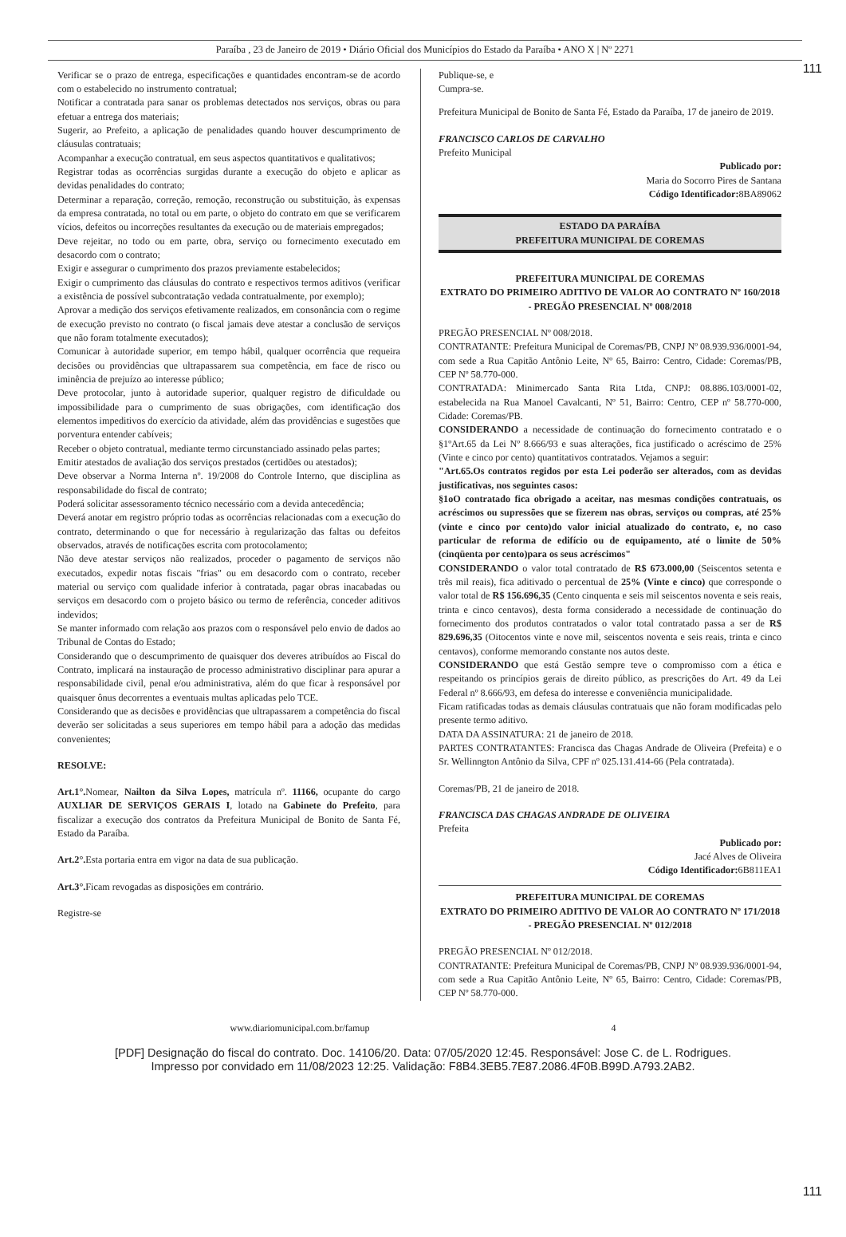111
Paraíba , 23 de Janeiro de 2019 • Diário Oficial dos Municípios do Estado da Paraíba • ANO X | Nº 2271
Verificar se o prazo de entrega, especificações e quantidades encontram-se de acordo com o estabelecido no instrumento contratual;
Notificar a contratada para sanar os problemas detectados nos serviços, obras ou para efetuar a entrega dos materiais;
Sugerir, ao Prefeito, a aplicação de penalidades quando houver descumprimento de cláusulas contratuais;
Acompanhar a execução contratual, em seus aspectos quantitativos e qualitativos;
Registrar todas as ocorrências surgidas durante a execução do objeto e aplicar as devidas penalidades do contrato;
Determinar a reparação, correção, remoção, reconstrução ou substituição, às expensas da empresa contratada, no total ou em parte, o objeto do contrato em que se verificarem vícios, defeitos ou incorreções resultantes da execução ou de materiais empregados;
Deve rejeitar, no todo ou em parte, obra, serviço ou fornecimento executado em desacordo com o contrato;
Exigir e assegurar o cumprimento dos prazos previamente estabelecidos;
Exigir o cumprimento das cláusulas do contrato e respectivos termos aditivos (verificar a existência de possível subcontratação vedada contratualmente, por exemplo);
Aprovar a medição dos serviços efetivamente realizados, em consonância com o regime de execução previsto no contrato (o fiscal jamais deve atestar a conclusão de serviços que não foram totalmente executados);
Comunicar à autoridade superior, em tempo hábil, qualquer ocorrência que requeira decisões ou providências que ultrapassarem sua competência, em face de risco ou iminência de prejuízo ao interesse público;
Deve protocolar, junto à autoridade superior, qualquer registro de dificuldade ou impossibilidade para o cumprimento de suas obrigações, com identificação dos elementos impeditivos do exercício da atividade, além das providências e sugestões que porventura entender cabíveis;
Receber o objeto contratual, mediante termo circunstanciado assinado pelas partes;
Emitir atestados de avaliação dos serviços prestados (certidões ou atestados);
Deve observar a Norma Interna nº. 19/2008 do Controle Interno, que disciplina as responsabilidade do fiscal de contrato;
Poderá solicitar assessoramento técnico necessário com a devida antecedência;
Deverá anotar em registro próprio todas as ocorrências relacionadas com a execução do contrato, determinando o que for necessário à regularização das faltas ou defeitos observados, através de notificações escrita com protocolamento;
Não deve atestar serviços não realizados, proceder o pagamento de serviços não executados, expedir notas fiscais "frias" ou em desacordo com o contrato, receber material ou serviço com qualidade inferior à contratada, pagar obras inacabadas ou serviços em desacordo com o projeto básico ou termo de referência, conceder aditivos indevidos;
Se manter informado com relação aos prazos com o responsável pelo envio de dados ao Tribunal de Contas do Estado;
Considerando que o descumprimento de quaisquer dos deveres atribuídos ao Fiscal do Contrato, implicará na instauração de processo administrativo disciplinar para apurar a responsabilidade civil, penal e/ou administrativa, além do que ficar à responsável por quaisquer ônus decorrentes a eventuais multas aplicadas pelo TCE.
Considerando que as decisões e providências que ultrapassarem a competência do fiscal deverão ser solicitadas a seus superiores em tempo hábil para a adoção das medidas convenientes;
RESOLVE:
Art.1°. Nomear, Nailton da Silva Lopes, matrícula nº. 11166, ocupante do cargo AUXLIAR DE SERVIÇOS GERAIS I, lotado na Gabinete do Prefeito, para fiscalizar a execução dos contratos da Prefeitura Municipal de Bonito de Santa Fé, Estado da Paraíba.
Art.2°. Esta portaria entra em vigor na data de sua publicação.
Art.3°. Ficam revogadas as disposições em contrário.
Registre-se
Publique-se, e
Cumpra-se.
Prefeitura Municipal de Bonito de Santa Fé, Estado da Paraíba, 17 de janeiro de 2019.
FRANCISCO CARLOS DE CARVALHO
Prefeito Municipal
Publicado por:
Maria do Socorro Pires de Santana
Código Identificador: 8BA89062
ESTADO DA PARAÍBA
PREFEITURA MUNICIPAL DE COREMAS
PREFEITURA MUNICIPAL DE COREMAS
EXTRATO DO PRIMEIRO ADITIVO DE VALOR AO CONTRATO Nº 160/2018 - PREGÃO PRESENCIAL Nº 008/2018
PREGÃO PRESENCIAL Nº 008/2018.
CONTRATANTE: Prefeitura Municipal de Coremas/PB, CNPJ Nº 08.939.936/0001-94, com sede a Rua Capitão Antônio Leite, Nº 65, Bairro: Centro, Cidade: Coremas/PB, CEP Nº 58.770-000.
CONTRATADA: Minimercado Santa Rita Ltda, CNPJ: 08.886.103/0001-02, estabelecida na Rua Manoel Cavalcanti, Nº 51, Bairro: Centro, CEP nº 58.770-000, Cidade: Coremas/PB.
CONSIDERANDO a necessidade de continuação do fornecimento contratado e o §1ºArt.65 da Lei Nº 8.666/93 e suas alterações, fica justificado o acréscimo de 25% (Vinte e cinco por cento) quantitativos contratados. Vejamos a seguir:
"Art.65.Os contratos regidos por esta Lei poderão ser alterados, com as devidas justificativas, nos seguintes casos:
§1oO contratado fica obrigado a aceitar, nas mesmas condições contratuais, os acréscimos ou supressões que se fizerem nas obras, serviços ou compras, até 25% (vinte e cinco por cento)do valor inicial atualizado do contrato, e, no caso particular de reforma de edifício ou de equipamento, até o limite de 50% (cinqüenta por cento)para os seus acréscimos"
CONSIDERANDO o valor total contratado de R$ 673.000,00 (Seiscentos setenta e três mil reais), fica aditivado o percentual de 25% (Vinte e cinco) que corresponde o valor total de R$ 156.696,35 (Cento cinquenta e seis mil seiscentos noventa e seis reais, trinta e cinco centavos), desta forma considerado a necessidade de continuação do fornecimento dos produtos contratados o valor total contratado passa a ser de R$ 829.696,35 (Oitocentos vinte e nove mil, seiscentos noventa e seis reais, trinta e cinco centavos), conforme memorando constante nos autos deste.
CONSIDERANDO que está Gestão sempre teve o compromisso com a ética e respeitando os princípios gerais de direito público, as prescrições do Art. 49 da Lei Federal nº 8.666/93, em defesa do interesse e conveniência municipalidade.
Ficam ratificadas todas as demais cláusulas contratuais que não foram modificadas pelo presente termo aditivo.
DATA DA ASSINATURA: 21 de janeiro de 2018.
PARTES CONTRATANTES: Francisca das Chagas Andrade de Oliveira (Prefeita) e o Sr. Wellinngton Antônio da Silva, CPF nº 025.131.414-66 (Pela contratada).
Coremas/PB, 21 de janeiro de 2018.
FRANCISCA DAS CHAGAS ANDRADE DE OLIVEIRA
Prefeita
Publicado por:
Jacé Alves de Oliveira
Código Identificador: 6B811EA1
PREFEITURA MUNICIPAL DE COREMAS
EXTRATO DO PRIMEIRO ADITIVO DE VALOR AO CONTRATO Nº 171/2018 - PREGÃO PRESENCIAL Nº 012/2018
PREGÃO PRESENCIAL Nº 012/2018.
CONTRATANTE: Prefeitura Municipal de Coremas/PB, CNPJ Nº 08.939.936/0001-94, com sede a Rua Capitão Antônio Leite, Nº 65, Bairro: Centro, Cidade: Coremas/PB, CEP Nº 58.770-000.
www.diariomunicipal.com.br/famup 4
111
[PDF] Designação do fiscal do contrato. Doc. 14106/20. Data: 07/05/2020 12:45. Responsável: Jose C. de L. Rodrigues.
Impresso por convidado em 11/08/2023 12:25. Validação: F8B4.3EB5.7E87.2086.4F0B.B99D.A793.2AB2.